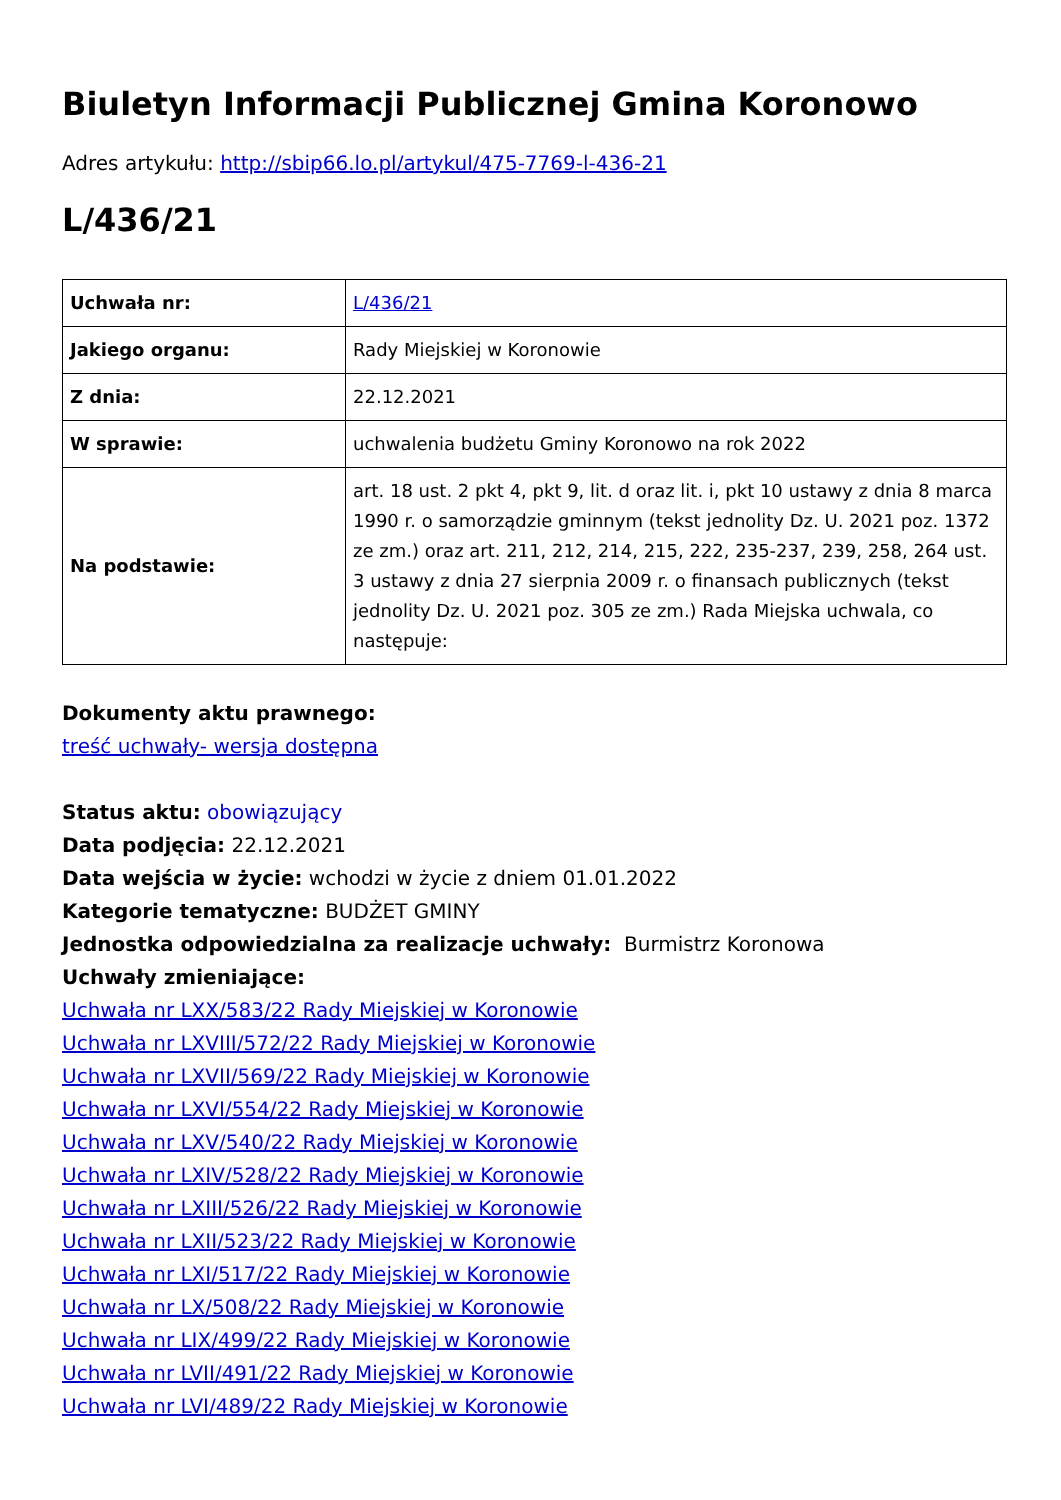Biuletyn Informacji Publicznej Gmina Koronowo
Adres artykułu: http://sbip66.lo.pl/artykul/475-7769-l-436-21
L/436/21
| Uchwała nr: | L/436/21 |
| Jakiego organu: | Rady Miejskiej w Koronowie |
| Z dnia: | 22.12.2021 |
| W sprawie: | uchwalenia budżetu Gminy Koronowo na rok 2022 |
| Na podstawie: | art. 18 ust. 2 pkt 4, pkt 9, lit. d oraz lit. i, pkt 10 ustawy z dnia 8 marca 1990 r. o samorządzie gminnym (tekst jednolity Dz. U. 2021 poz. 1372 ze zm.) oraz art. 211, 212, 214, 215, 222, 235-237, 239, 258, 264 ust. 3 ustawy z dnia 27 sierpnia 2009 r. o finansach publicznych (tekst jednolity Dz. U. 2021 poz. 305 ze zm.) Rada Miejska uchwala, co następuje: |
Dokumenty aktu prawnego:
treść uchwały- wersja dostępna
Status aktu: obowiązujący
Data podjęcia: 22.12.2021
Data wejścia w życie: wchodzi w życie z dniem 01.01.2022
Kategorie tematyczne: BUDŻET GMINY
Jednostka odpowiedzialna za realizacje uchwały: Burmistrz Koronowa
Uchwały zmieniające:
Uchwała nr LXX/583/22 Rady Miejskiej w Koronowie
Uchwała nr LXVIII/572/22 Rady Miejskiej w Koronowie
Uchwała nr LXVII/569/22 Rady Miejskiej w Koronowie
Uchwała nr LXVI/554/22 Rady Miejskiej w Koronowie
Uchwała nr LXV/540/22 Rady Miejskiej w Koronowie
Uchwała nr LXIV/528/22 Rady Miejskiej w Koronowie
Uchwała nr LXIII/526/22 Rady Miejskiej w Koronowie
Uchwała nr LXII/523/22 Rady Miejskiej w Koronowie
Uchwała nr LXI/517/22 Rady Miejskiej w Koronowie
Uchwała nr LX/508/22 Rady Miejskiej w Koronowie
Uchwała nr LIX/499/22 Rady Miejskiej w Koronowie
Uchwała nr LVII/491/22 Rady Miejskiej w Koronowie
Uchwała nr LVI/489/22 Rady Miejskiej w Koronowie